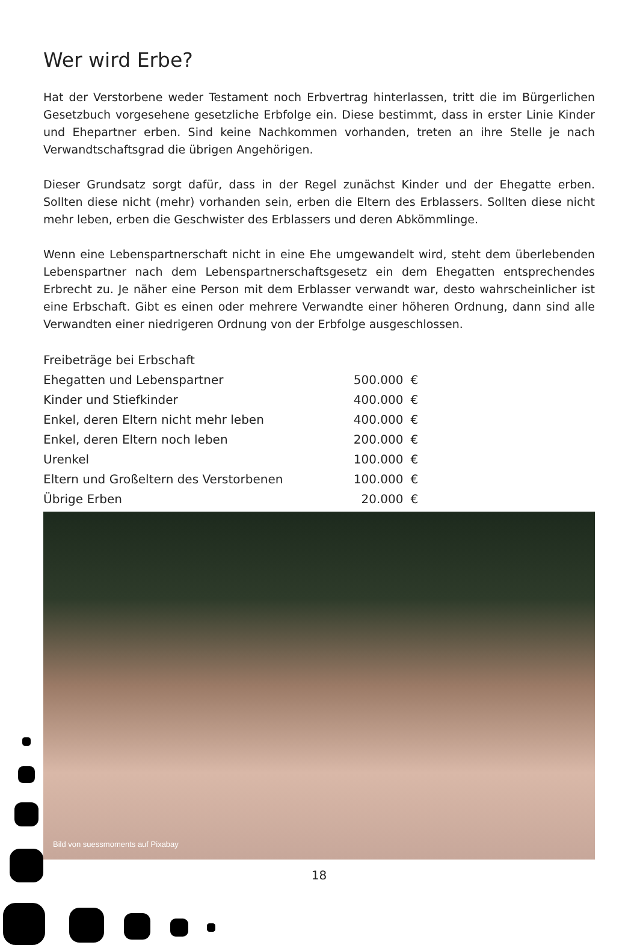Wer wird Erbe?
Hat der Verstorbene weder Testament noch Erbvertrag hinterlassen, tritt die im Bürgerlichen Gesetzbuch vorgesehene gesetzliche Erbfolge ein. Diese bestimmt, dass in erster Linie Kinder und Ehepartner erben. Sind keine Nachkommen vorhanden, treten an ihre Stelle je nach Verwandtschaftsgrad die übrigen Angehörigen.
Dieser Grundsatz sorgt dafür, dass in der Regel zunächst Kinder und der Ehegatte erben. Sollten diese nicht (mehr) vorhanden sein, erben die Eltern des Erblassers. Sollten diese nicht mehr leben, erben die Geschwister des Erblassers und deren Abkömmlinge.
Wenn eine Lebenspartnerschaft nicht in eine Ehe umgewandelt wird, steht dem überlebenden Lebenspartner nach dem Lebenspartnerschaftsgesetz ein dem Ehegatten entsprechendes Erbrecht zu. Je näher eine Person mit dem Erblasser verwandt war, desto wahrscheinlicher ist eine Erbschaft. Gibt es einen oder mehrere Verwandte einer höheren Ordnung, dann sind alle Verwandten einer niedrigeren Ordnung von der Erbfolge ausgeschlossen.
| Freibeträge bei Erbschaft | | |
| Ehegatten und Lebenspartner | 500.000 | € |
| Kinder und Stiefkinder | 400.000 | € |
| Enkel, deren Eltern nicht mehr leben | 400.000 | € |
| Enkel, deren Eltern noch leben | 200.000 | € |
| Urenkel | 100.000 | € |
| Eltern und Großeltern des Verstorbenen | 100.000 | € |
| Übrige Erben | 20.000 | € |
Bild von suessmoments auf Pixabay
18